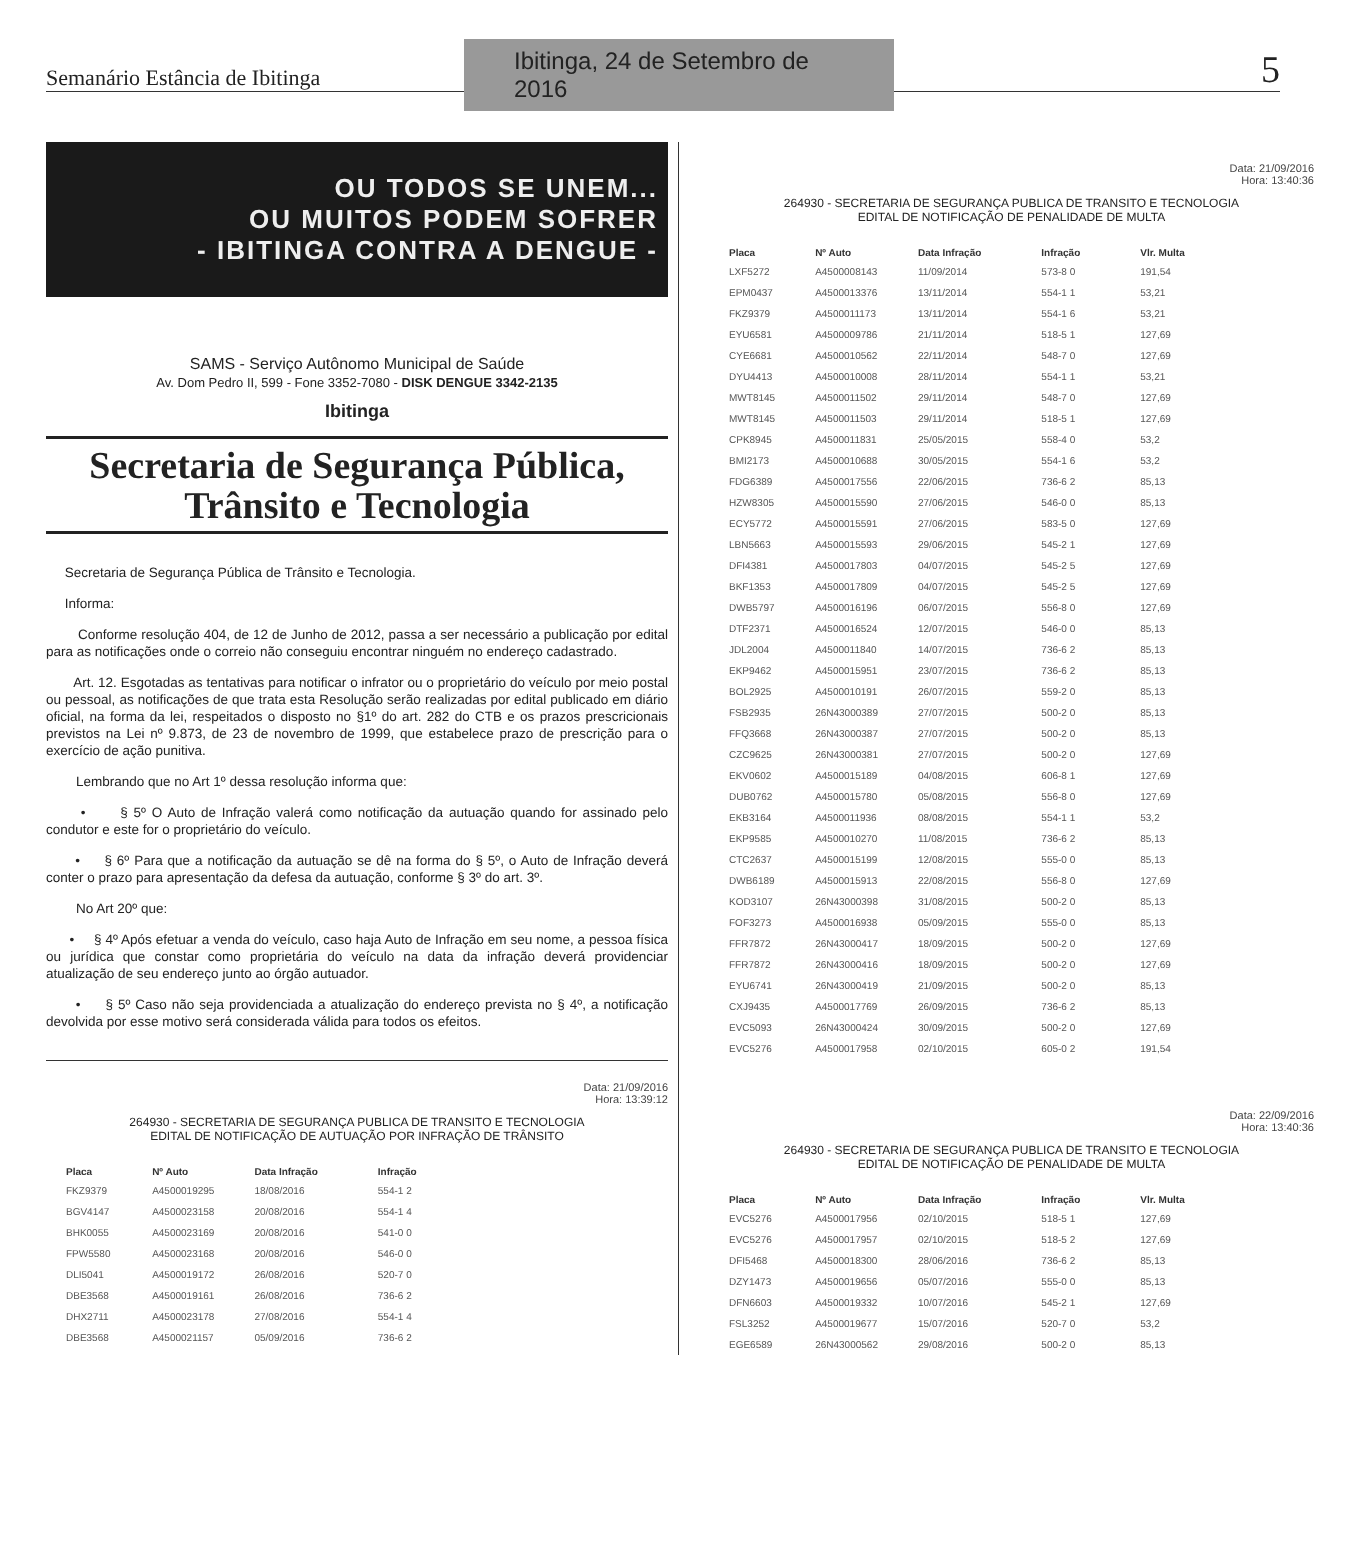Semanário Estância de Ibitinga
Ibitinga, 24 de Setembro de 2016
5
OU TODOS SE UNEM...
OU MUITOS PODEM SOFRER
- IBITINGA CONTRA A DENGUE -
SAMS - Serviço Autônomo Municipal de Saúde
Av. Dom Pedro II, 599 - Fone 3352-7080 - DISK DENGUE 3342-2135
Ibitinga
Secretaria de Segurança Pública,
Trânsito e Tecnologia
Secretaria de Segurança Pública de Trânsito e Tecnologia.
Informa:
Conforme resolução 404, de 12 de Junho de 2012, passa a ser necessário a publicação por edital para as notificações onde o correio não conseguiu encontrar ninguém no endereço cadastrado.
Art. 12. Esgotadas as tentativas para notificar o infrator ou o proprietário do veículo por meio postal ou pessoal, as notificações de que trata esta Resolução serão realizadas por edital publicado em diário oficial, na forma da lei, respeitados o disposto no §1º do art. 282 do CTB e os prazos prescricionais previstos na Lei nº 9.873, de 23 de novembro de 1999, que estabelece prazo de prescrição para o exercício de ação punitiva.
Lembrando que no Art 1º dessa resolução informa que:
• § 5º O Auto de Infração valerá como notificação da autuação quando for assinado pelo condutor e este for o proprietário do veículo.
• § 6º Para que a notificação da autuação se dê na forma do § 5º, o Auto de Infração deverá conter o prazo para apresentação da defesa da autuação, conforme § 3º do art. 3º.
No Art 20º que:
• § 4º Após efetuar a venda do veículo, caso haja Auto de Infração em seu nome, a pessoa física ou jurídica que constar como proprietária do veículo na data da infração deverá providenciar atualização de seu endereço junto ao órgão autuador.
• § 5º Caso não seja providenciada a atualização do endereço prevista no § 4º, a notificação devolvida por esse motivo será considerada válida para todos os efeitos.
Data: 21/09/2016
Hora: 13:39:12
264930 - SECRETARIA DE SEGURANÇA PUBLICA DE TRANSITO E TECNOLOGIA
EDITAL DE NOTIFICAÇÃO DE AUTUAÇÃO POR INFRAÇÃO DE TRÂNSITO
| Placa | Nº Auto | Data Infração | Infração |
| --- | --- | --- | --- |
| FKZ9379 | A4500019295 | 18/08/2016 | 554-1 2 |
| BGV4147 | A4500023158 | 20/08/2016 | 554-1 4 |
| BHK0055 | A4500023169 | 20/08/2016 | 541-0 0 |
| FPW5580 | A4500023168 | 20/08/2016 | 546-0 0 |
| DLI5041 | A4500019172 | 26/08/2016 | 520-7 0 |
| DBE3568 | A4500019161 | 26/08/2016 | 736-6 2 |
| DHX2711 | A4500023178 | 27/08/2016 | 554-1 4 |
| DBE3568 | A4500021157 | 05/09/2016 | 736-6 2 |
Data: 21/09/2016
Hora: 13:40:36
264930 - SECRETARIA DE SEGURANÇA PUBLICA DE TRANSITO E TECNOLOGIA
EDITAL DE NOTIFICAÇÃO DE PENALIDADE DE MULTA
| Placa | Nº Auto | Data Infração | Infração | Vlr. Multa |
| --- | --- | --- | --- | --- |
| LXF5272 | A4500008143 | 11/09/2014 | 573-8 0 | 191,54 |
| EPM0437 | A4500013376 | 13/11/2014 | 554-1 1 | 53,21 |
| FKZ9379 | A4500011173 | 13/11/2014 | 554-1 6 | 53,21 |
| EYU6581 | A4500009786 | 21/11/2014 | 518-5 1 | 127,69 |
| CYE6681 | A4500010562 | 22/11/2014 | 548-7 0 | 127,69 |
| DYU4413 | A4500010008 | 28/11/2014 | 554-1 1 | 53,21 |
| MWT8145 | A4500011502 | 29/11/2014 | 548-7 0 | 127,69 |
| MWT8145 | A4500011503 | 29/11/2014 | 518-5 1 | 127,69 |
| CPK8945 | A4500011831 | 25/05/2015 | 558-4 0 | 53,2 |
| BMI2173 | A4500010688 | 30/05/2015 | 554-1 6 | 53,2 |
| FDG6389 | A4500017556 | 22/06/2015 | 736-6 2 | 85,13 |
| HZW8305 | A4500015590 | 27/06/2015 | 546-0 0 | 85,13 |
| ECY5772 | A4500015591 | 27/06/2015 | 583-5 0 | 127,69 |
| LBN5663 | A4500015593 | 29/06/2015 | 545-2 1 | 127,69 |
| DFI4381 | A4500017803 | 04/07/2015 | 545-2 5 | 127,69 |
| BKF1353 | A4500017809 | 04/07/2015 | 545-2 5 | 127,69 |
| DWB5797 | A4500016196 | 06/07/2015 | 556-8 0 | 127,69 |
| DTF2371 | A4500016524 | 12/07/2015 | 546-0 0 | 85,13 |
| JDL2004 | A4500011840 | 14/07/2015 | 736-6 2 | 85,13 |
| EKP9462 | A4500015951 | 23/07/2015 | 736-6 2 | 85,13 |
| BOL2925 | A4500010191 | 26/07/2015 | 559-2 0 | 85,13 |
| FSB2935 | 26N43000389 | 27/07/2015 | 500-2 0 | 85,13 |
| FFQ3668 | 26N43000387 | 27/07/2015 | 500-2 0 | 85,13 |
| CZC9625 | 26N43000381 | 27/07/2015 | 500-2 0 | 127,69 |
| EKV0602 | A4500015189 | 04/08/2015 | 606-8 1 | 127,69 |
| DUB0762 | A4500015780 | 05/08/2015 | 556-8 0 | 127,69 |
| EKB3164 | A4500011936 | 08/08/2015 | 554-1 1 | 53,2 |
| EKP9585 | A4500010270 | 11/08/2015 | 736-6 2 | 85,13 |
| CTC2637 | A4500015199 | 12/08/2015 | 555-0 0 | 85,13 |
| DWB6189 | A4500015913 | 22/08/2015 | 556-8 0 | 127,69 |
| KOD3107 | 26N43000398 | 31/08/2015 | 500-2 0 | 85,13 |
| FOF3273 | A4500016938 | 05/09/2015 | 555-0 0 | 85,13 |
| FFR7872 | 26N43000417 | 18/09/2015 | 500-2 0 | 127,69 |
| FFR7872 | 26N43000416 | 18/09/2015 | 500-2 0 | 127,69 |
| EYU6741 | 26N43000419 | 21/09/2015 | 500-2 0 | 85,13 |
| CXJ9435 | A4500017769 | 26/09/2015 | 736-6 2 | 85,13 |
| EVC5093 | 26N43000424 | 30/09/2015 | 500-2 0 | 127,69 |
| EVC5276 | A4500017958 | 02/10/2015 | 605-0 2 | 191,54 |
Data: 22/09/2016
Hora: 13:40:36
264930 - SECRETARIA DE SEGURANÇA PUBLICA DE TRANSITO E TECNOLOGIA
EDITAL DE NOTIFICAÇÃO DE PENALIDADE DE MULTA
| Placa | Nº Auto | Data Infração | Infração | Vlr. Multa |
| --- | --- | --- | --- | --- |
| EVC5276 | A4500017956 | 02/10/2015 | 518-5 1 | 127,69 |
| EVC5276 | A4500017957 | 02/10/2015 | 518-5 2 | 127,69 |
| DFI5468 | A4500018300 | 28/06/2016 | 736-6 2 | 85,13 |
| DZY1473 | A4500019656 | 05/07/2016 | 555-0 0 | 85,13 |
| DFN6603 | A4500019332 | 10/07/2016 | 545-2 1 | 127,69 |
| FSL3252 | A4500019677 | 15/07/2016 | 520-7 0 | 53,2 |
| EGE6589 | 26N43000562 | 29/08/2016 | 500-2 0 | 85,13 |